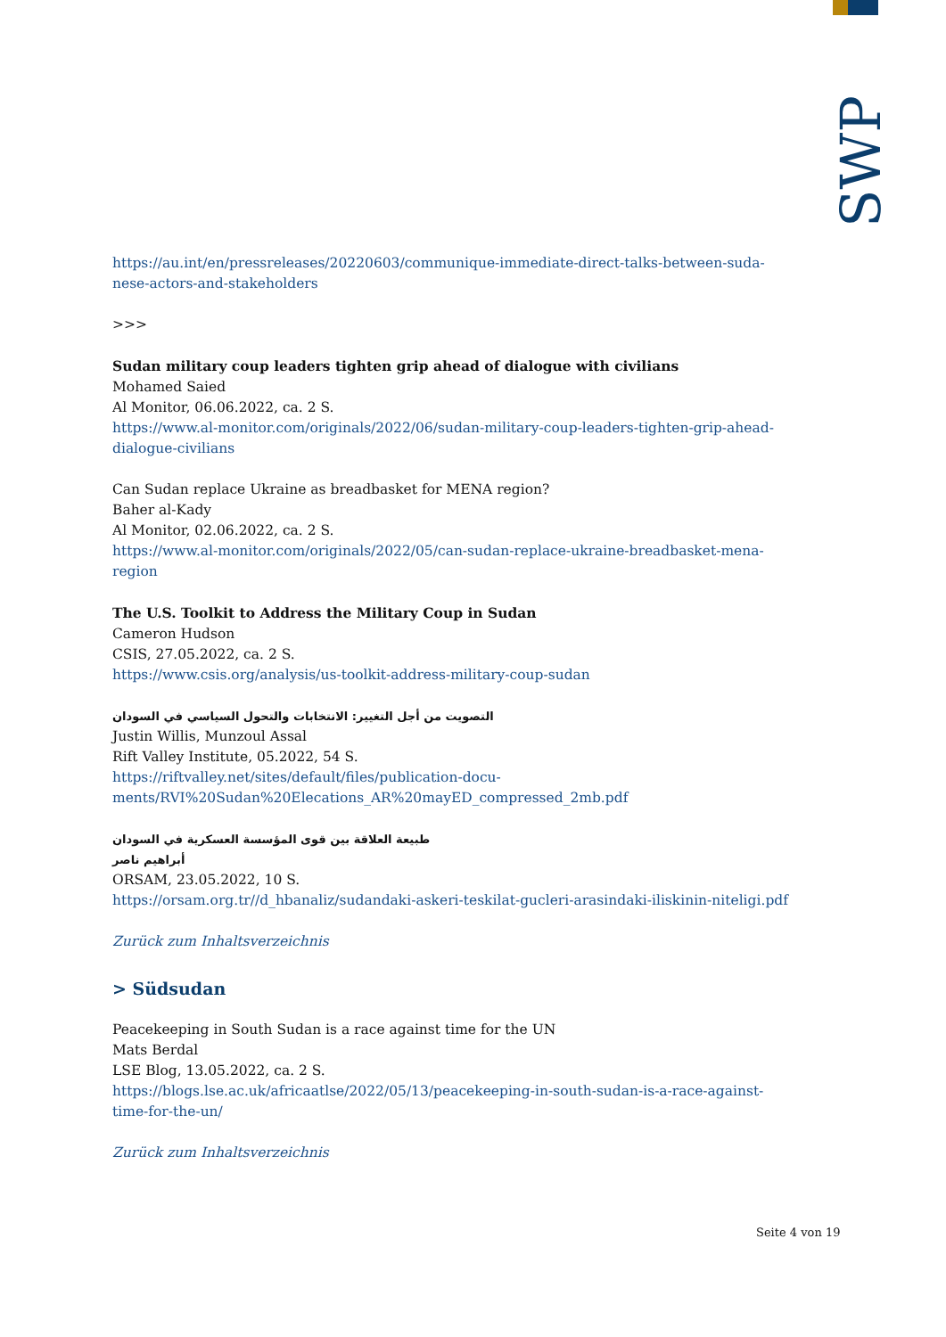SWP
https://au.int/en/pressreleases/20220603/communique-immediate-direct-talks-between-suda-nese-actors-and-stakeholders
>>>
Sudan military coup leaders tighten grip ahead of dialogue with civilians
Mohamed Saied
Al Monitor, 06.06.2022, ca. 2 S.
https://www.al-monitor.com/originals/2022/06/sudan-military-coup-leaders-tighten-grip-ahead-dialogue-civilians
Can Sudan replace Ukraine as breadbasket for MENA region?
Baher al-Kady
Al Monitor, 02.06.2022, ca. 2 S.
https://www.al-monitor.com/originals/2022/05/can-sudan-replace-ukraine-breadbasket-mena-region
The U.S. Toolkit to Address the Military Coup in Sudan
Cameron Hudson
CSIS, 27.05.2022, ca. 2 S.
https://www.csis.org/analysis/us-toolkit-address-military-coup-sudan
التصويت من أجل التغيير: الانتخابات والتحول السياسي في السودان
Justin Willis, Munzoul Assal
Rift Valley Institute, 05.2022, 54 S.
https://riftvalley.net/sites/default/files/publication-docu-ments/RVI%20Sudan%20Elecations_AR%20mayED_compressed_2mb.pdf
طبيعة العلاقة بين قوى المؤسسة العسكرية في السودان
أبراهيم ناصر
ORSAM, 23.05.2022, 10 S.
https://orsam.org.tr//d_hbanaliz/sudandaki-askeri-teskilat-gucleri-arasindaki-iliskinin-niteligi.pdf
Zurück zum Inhaltsverzeichnis
> Südsudan
Peacekeeping in South Sudan is a race against time for the UN
Mats Berdal
LSE Blog, 13.05.2022, ca. 2 S.
https://blogs.lse.ac.uk/africaatlse/2022/05/13/peacekeeping-in-south-sudan-is-a-race-against-time-for-the-un/
Zurück zum Inhaltsverzeichnis
Seite 4 von 19